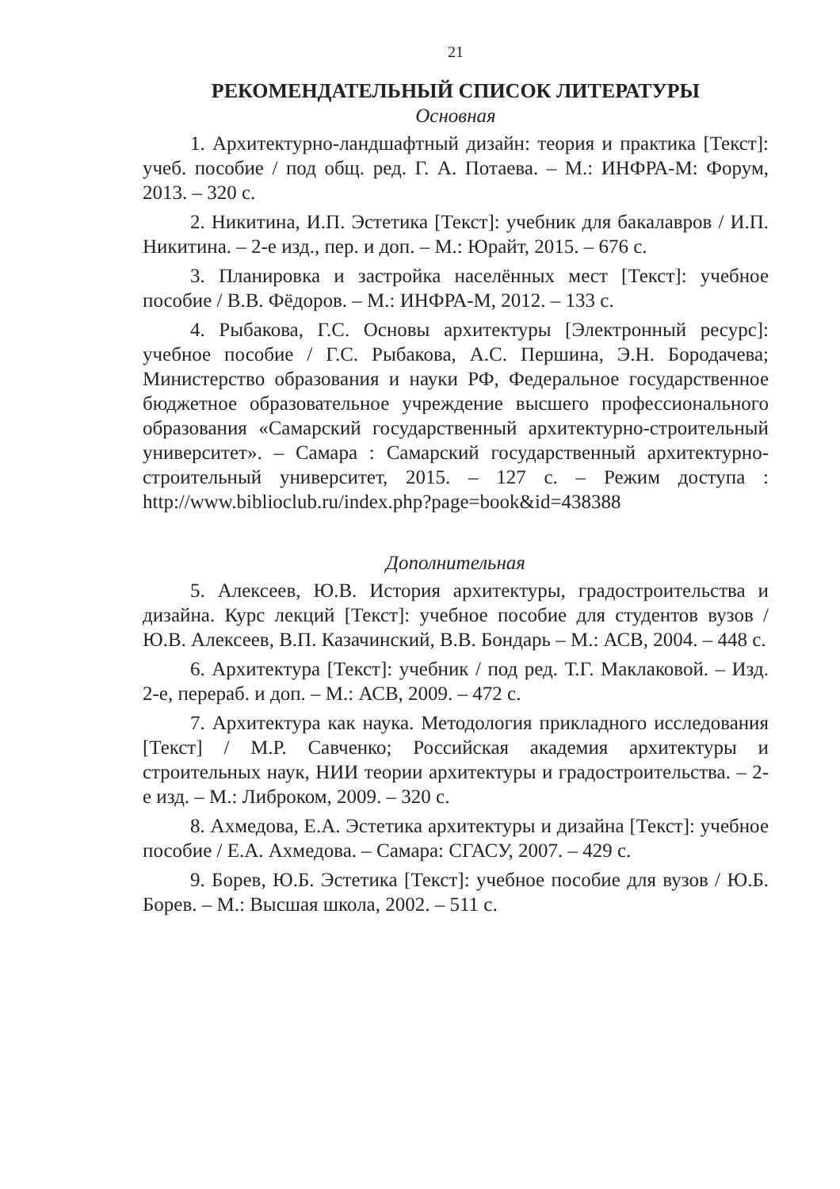21
РЕКОМЕНДАТЕЛЬНЫЙ СПИСОК ЛИТЕРАТУРЫ
Основная
1. Архитектурно-ландшафтный дизайн: теория и практика [Текст]: учеб. пособие / под общ. ред. Г. А. Потаева. – М.: ИНФРА-М: Форум, 2013. – 320 с.
2. Никитина, И.П. Эстетика [Текст]: учебник для бакалавров / И.П. Никитина. – 2-е изд., пер. и доп. – М.: Юрайт, 2015. – 676 с.
3. Планировка и застройка населённых мест [Текст]: учебное пособие / В.В. Фёдоров. – М.: ИНФРА-М, 2012. – 133 с.
4. Рыбакова, Г.С. Основы архитектуры [Электронный ресурс]: учебное пособие / Г.С. Рыбакова, А.С. Першина, Э.Н. Бородачева; Министерство образования и науки РФ, Федеральное государственное бюджетное образовательное учреждение высшего профессионального образования «Самарский государственный архитектурно-строительный университет». – Самара : Самарский государственный архитектурно-строительный университет, 2015. – 127 с. – Режим доступа : http://www.biblioclub.ru/index.php?page=book&id=438388
Дополнительная
5. Алексеев, Ю.В. История архитектуры, градостроительства и дизайна. Курс лекций [Текст]: учебное пособие для студентов вузов / Ю.В. Алексеев, В.П. Казачинский, В.В. Бондарь – М.: АСВ, 2004. – 448 с.
6. Архитектура [Текст]: учебник / под ред. Т.Г. Маклаковой. – Изд. 2-е, перераб. и доп. – М.: АСВ, 2009. – 472 с.
7. Архитектура как наука. Методология прикладного исследования [Текст] / М.Р. Савченко; Российская академия архитектуры и строительных наук, НИИ теории архитектуры и градостроительства. – 2-е изд. – М.: Либроком, 2009. – 320 с.
8. Ахмедова, Е.А. Эстетика архитектуры и дизайна [Текст]: учебное пособие / Е.А. Ахмедова. – Самара: СГАСУ, 2007. – 429 с.
9. Борев, Ю.Б. Эстетика [Текст]: учебное пособие для вузов / Ю.Б. Борев. – М.: Высшая школа, 2002. – 511 с.